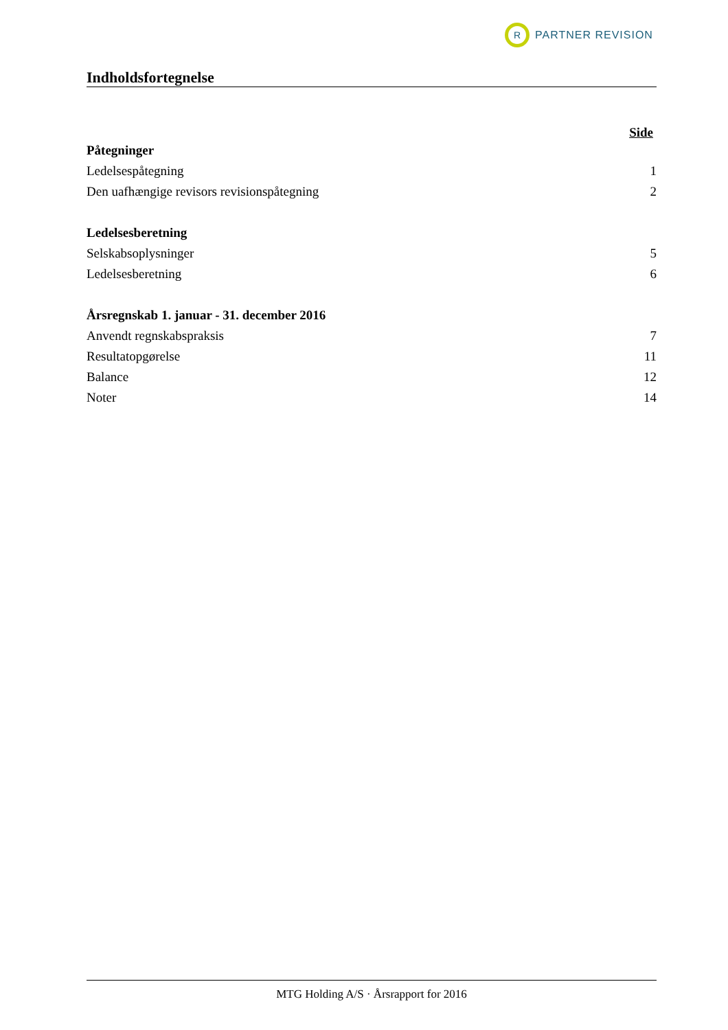R
PARTNER REVISION
Indholdsfortegnelse
Side
Påtegninger
Ledelsespåtegning 1
Den uafhængige revisors revisionspåtegning 2
Ledelsesberetning
Selskabsoplysninger 5
Ledelsesberetning 6
Årsregnskab 1. januar - 31. december 2016
Anvendt regnskabspraksis 7
Resultatopgørelse 11
Balance 12
Noter 14
MTG Holding A/S · Årsrapport for 2016